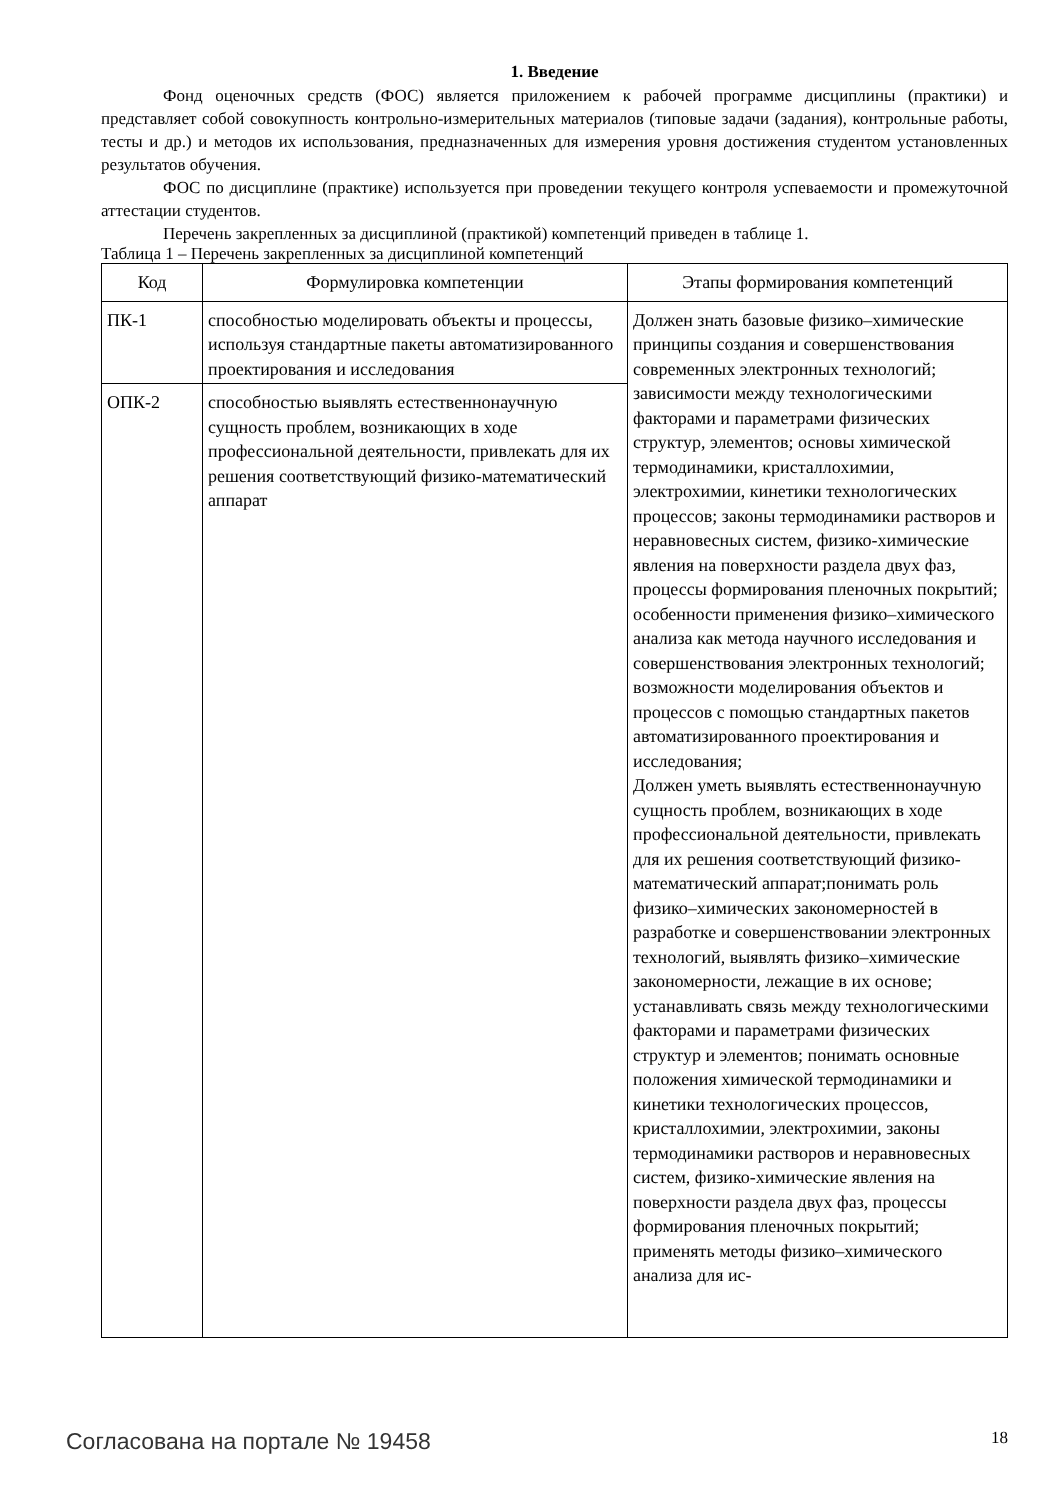1. Введение
Фонд оценочных средств (ФОС) является приложением к рабочей программе дисциплины (практики) и представляет собой совокупность контрольно-измерительных материалов (типовые задачи (задания), контрольные работы, тесты и др.) и методов их использования, предназначенных для измерения уровня достижения студентом установленных результатов обучения.
ФОС по дисциплине (практике) используется при проведении текущего контроля успеваемости и промежуточной аттестации студентов.
Перечень закрепленных за дисциплиной (практикой) компетенций приведен в таблице 1.
Таблица 1 – Перечень закрепленных за дисциплиной компетенций
| Код | Формулировка компетенции | Этапы формирования компетенций |
| --- | --- | --- |
| ПК-1 | способностью моделировать объекты и процессы, используя стандартные пакеты автоматизированного проектирования и исследования | Должен знать базовые физико–химические принципы создания и совершенствования современных электронных технологий; зависимости между технологическими факторами и параметрами физических структур, элементов; основы химической термодинамики, кристаллохимии, электрохимии, кинетики технологических процессов; законы термодинамики растворов и неравновесных систем, физико-химические явления на поверхности раздела двух фаз, процессы формирования пленочных покрытий; особенности применения физико–химического анализа как метода научного исследования и совершенствования электронных технологий; возможности моделирования объектов и процессов с помощью стандартных пакетов автоматизированного проектирования и исследования; Должен уметь выявлять естественнонаучную сущность проблем, возникающих в ходе профессиональной деятельности, привлекать для их решения соответствующий физико-математический аппарат;понимать роль физико–химических закономерностей в разработке и совершенствовании электронных технологий, выявлять физико–химические закономерности, лежащие в их основе; устанавливать связь между технологическими факторами и параметрами физических структур и элементов; понимать основные положения химической термодинамики и кинетики технологических процессов, кристаллохимии, электрохимии, законы термодинамики растворов и неравновесных систем, физико-химические явления на поверхности раздела двух фаз, процессы формирования пленочных покрытий; применять методы физико–химического анализа для ис- |
| ОПК-2 | способностью выявлять естественнонаучную сущность проблем, возникающих в ходе профессиональной деятельности, привлекать для их решения соответствующий физико-математический аппарат | |
Согласована на портале № 19458 18